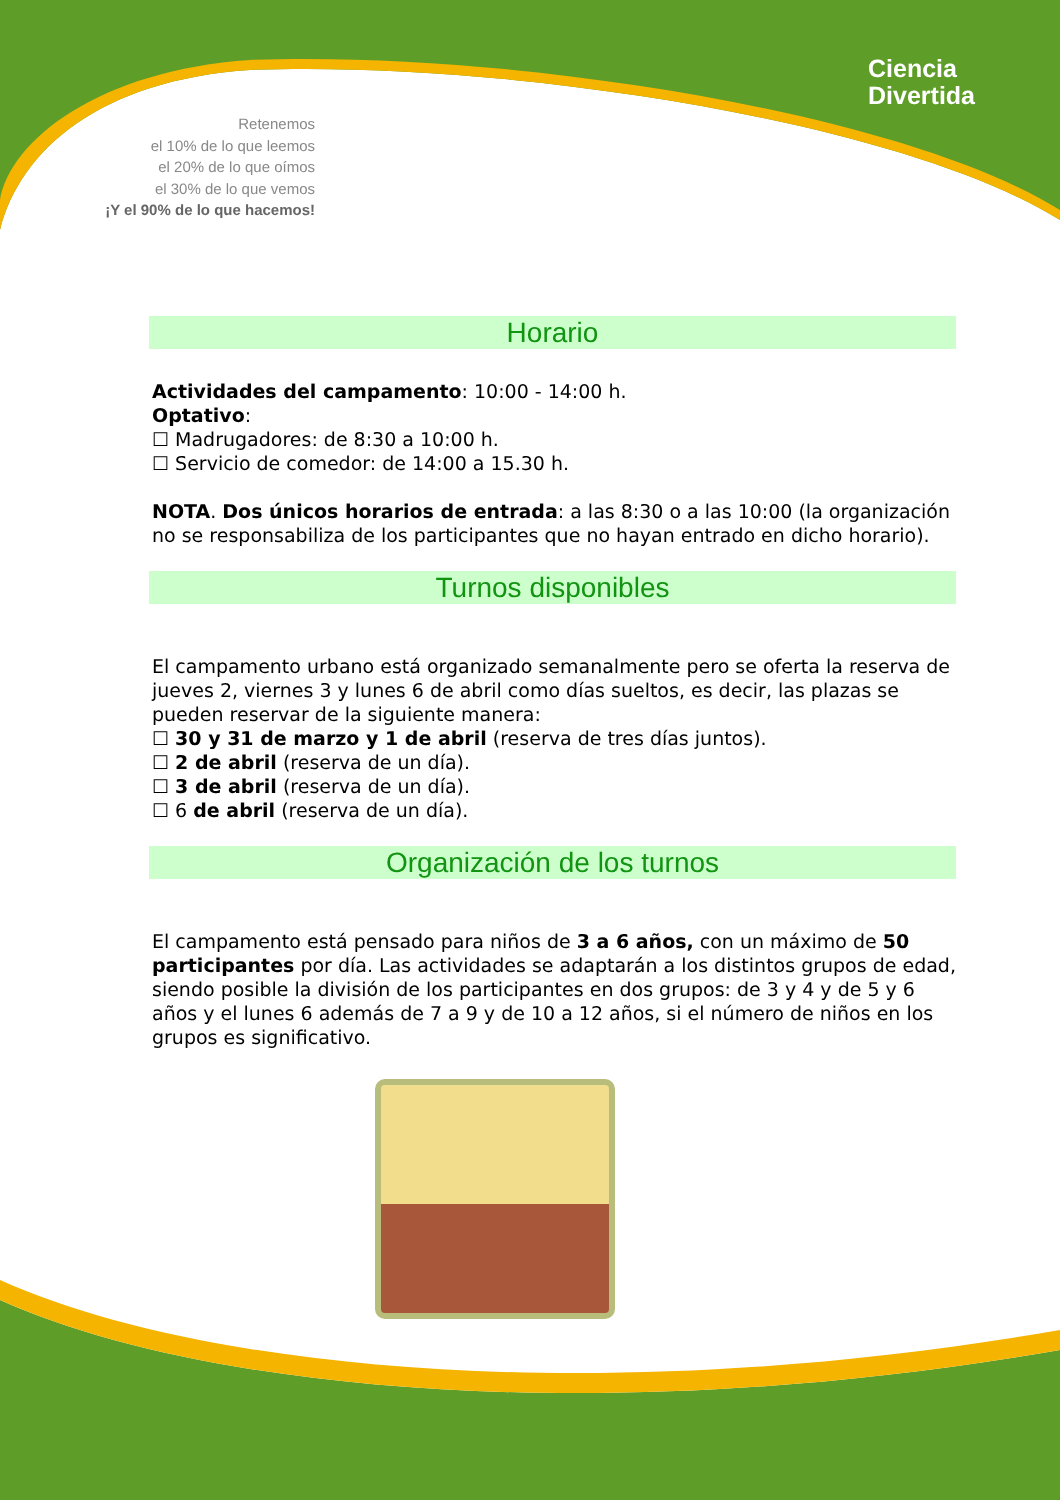Ciencia
Divertida
Retenemos
el 10% de lo que leemos
el 20% de lo que oímos
el 30% de lo que vemos
¡Y el 90% de lo que hacemos!
Horario
Actividades del campamento: 10:00 - 14:00 h.
Optativo:
☐ Madrugadores: de 8:30 a 10:00 h.
☐ Servicio de comedor: de 14:00 a 15.30 h.
NOTA. Dos únicos horarios de entrada: a las 8:30 o a las 10:00 (la organización no se responsabiliza de los participantes que no hayan entrado en dicho horario).
Turnos disponibles
El campamento urbano está organizado semanalmente pero se oferta la reserva de jueves 2, viernes 3 y lunes 6 de abril como días sueltos, es decir, las plazas se pueden reservar de la siguiente manera:
☐ 30 y 31 de marzo y 1 de abril (reserva de tres días juntos).
☐ 2 de abril (reserva de un día).
☐ 3 de abril (reserva de un día).
☐ 6 de abril (reserva de un día).
Organización de los turnos
El campamento está pensado para niños de 3 a 6 años, con un máximo de 50 participantes por día. Las actividades se adaptarán a los distintos grupos de edad, siendo posible la división de los participantes en dos grupos: de 3 y 4 y de 5 y 6 años y el lunes 6 además de 7 a 9 y de 10 a 12 años, si el número de niños en los grupos es significativo.